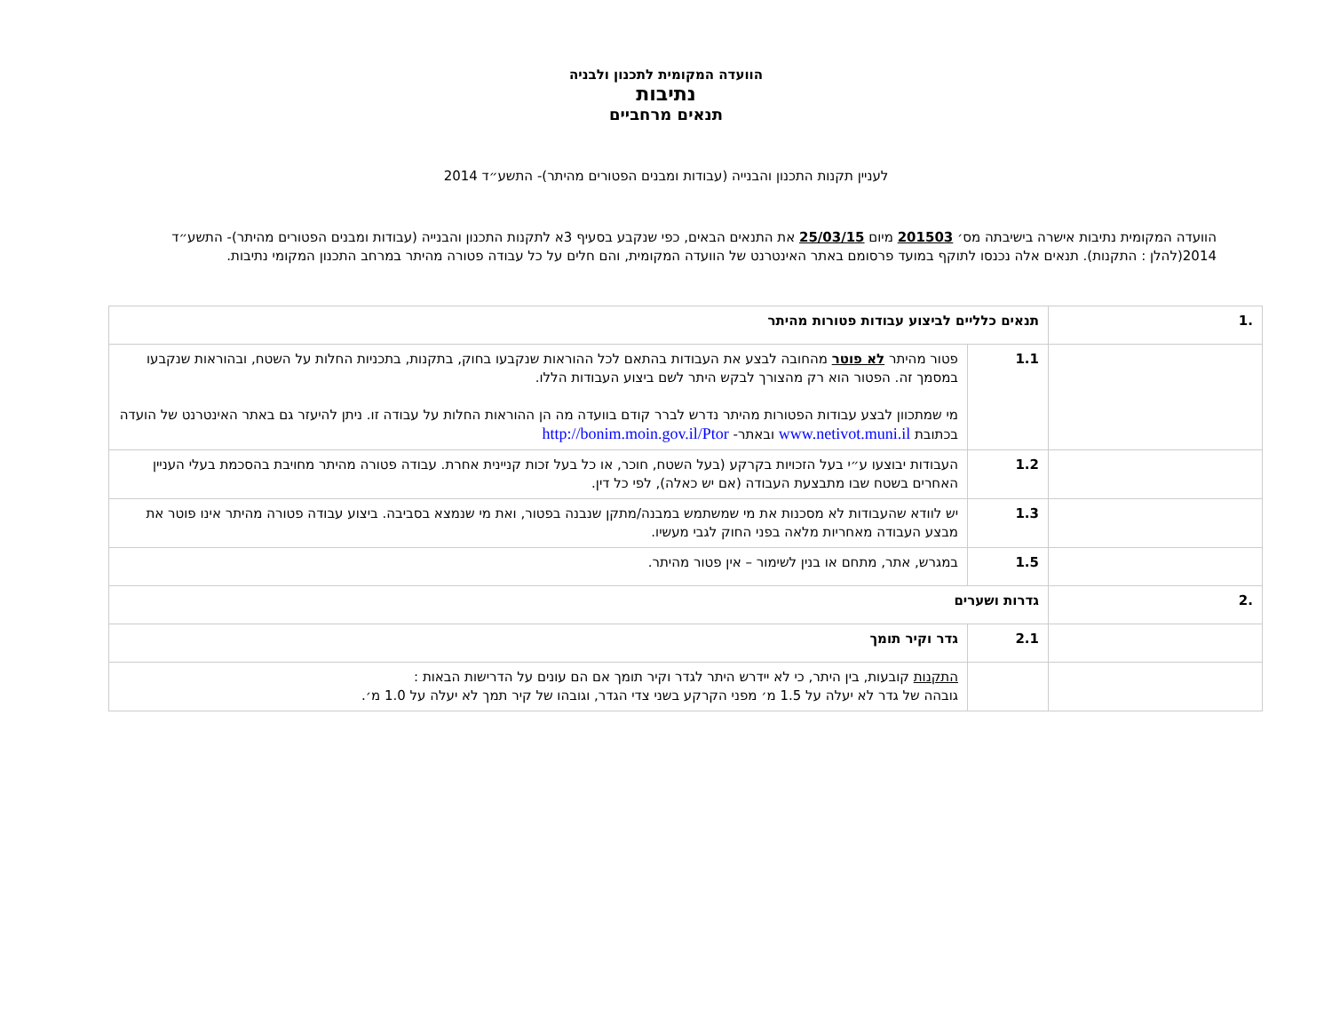הוועדה המקומית לתכנון ולבניה
נתיבות
תנאים מרחביים
לעניין תקנות התכנון והבנייה (עבודות ומבנים הפטורים מהיתר)- התשע״ד 2014
הוועדה המקומית נתיבות אישרה בישיבתה מס׳ 201503 מיום 25/03/15 את התנאים הבאים, כפי שנקבע בסעיף 3א לתקנות התכנון והבנייה (עבודות ומבנים הפטורים מהיתר)- התשע״ד 2014(להלן : התקנות). תנאים אלה נכנסו לתוקף במועד פרסומם באתר האינטרנט של הוועדה המקומית, והם חלים על כל עבודה פטורה מהיתר במרחב התכנון המקומי נתיבות.
| .1 | תנאים כלליים לביצוע עבודות פטורות מהיתר | | |
| | 1.1 | פטור מהיתר לא פוטר מהחובה לבצע את העבודות בהתאם לכל ההוראות שנקבעו בחוק, בתקנות, בתכניות החלות על השטח, ובהוראות שנקבעו במסמך זה. הפטור הוא רק מהצורך לבקש היתר לשם ביצוע העבודות הללו. מי שמתכוון לבצע עבודות הפטורות מהיתר נדרש לברר קודם בוועדה מה הן ההוראות החלות על עבודה זו. ניתן להיעזר גם באתר האינטרנט של הועדה בכתובת www.netivot.muni.il ובאתר- http://bonim.moin.gov.il/Ptor | |
| | 1.2 | העבודות יבוצעו ע״י בעל הזכויות בקרקע (בעל השטח, חוכר, או כל בעל זכות קניינית אחרת. עבודה פטורה מהיתר מחויבת בהסכמת בעלי העניין האחרים בשטח שבו מתבצעת העבודה (אם יש כאלה), לפי כל דין. | |
| | 1.3 | יש לוודא שהעבודות לא מסכנות את מי שמשתמש במבנה/מתקן שנבנה בפטור, ואת מי שנמצא בסביבה. ביצוע עבודה פטורה מהיתר אינו פוטר את מבצע העבודה מאחריות מלאה בפני החוק לגבי מעשיו. | |
| | 1.5 | במגרש, אתר, מתחם או בנין לשימור – אין פטור מהיתר. | |
| .2 | גדרות ושערים | | |
| | 2.1 | גדר וקיר תומך | |
| | | התקנות קובעות, בין היתר, כי לא יידרש היתר לגדר וקיר תומך אם הם עונים על הדרישות הבאות : גובהה של גדר לא יעלה על 1.5 מ׳ מפני הקרקע בשני צדי הגדר, וגובהו של קיר תמך לא יעלה על 1.0 מ׳. | |